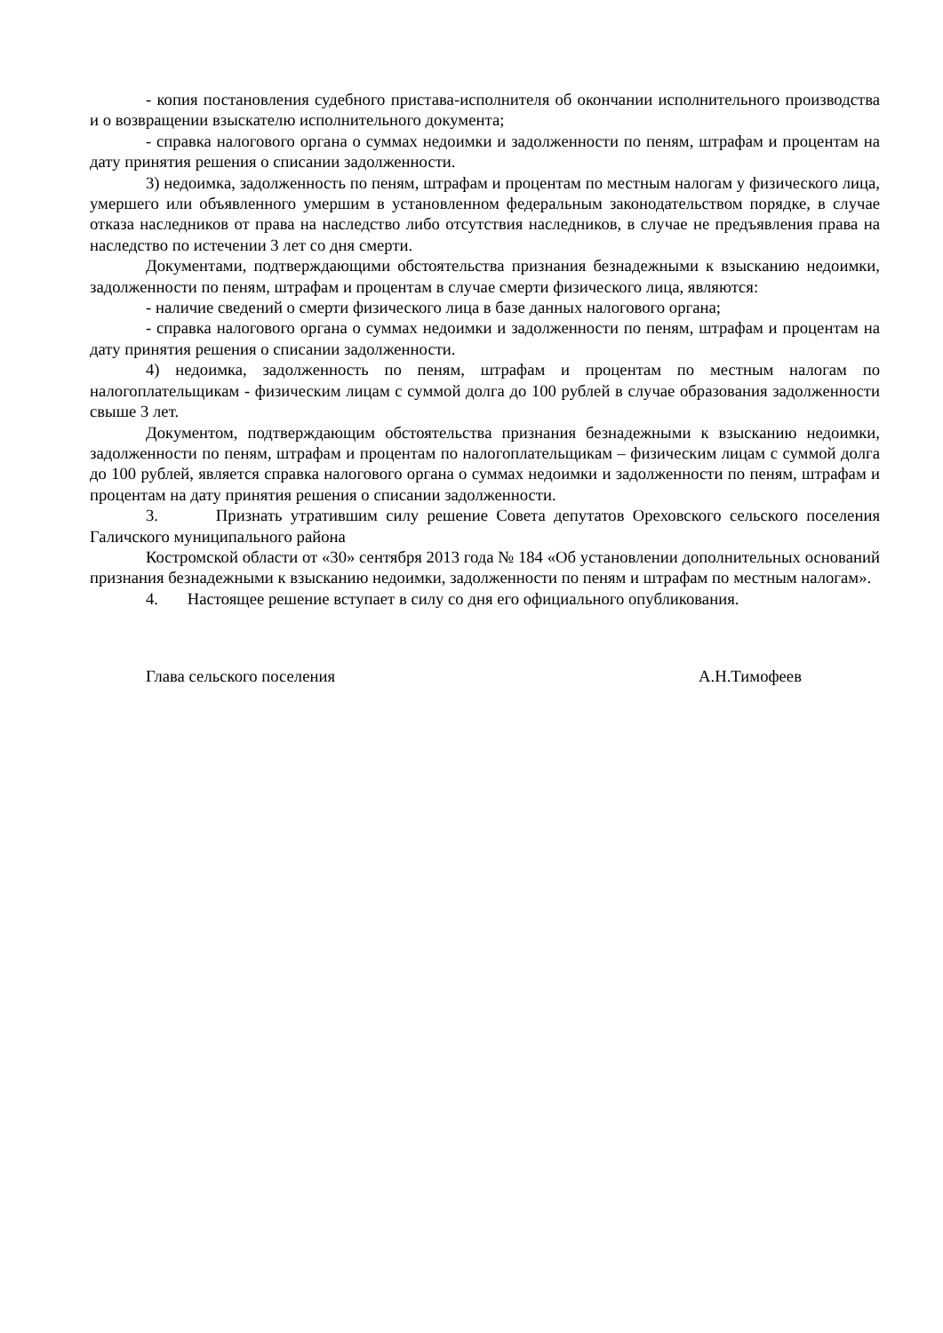- копия постановления судебного пристава-исполнителя об окончании исполнительного производства и о возвращении взыскателю исполнительного документа;
- справка налогового органа о суммах недоимки и задолженности по пеням, штрафам и процентам на дату принятия решения о списании задолженности.
3) недоимка, задолженность по пеням, штрафам и процентам по местным налогам у физического лица, умершего или объявленного умершим в установленном федеральным законодательством порядке, в случае отказа наследников от права на наследство либо отсутствия наследников, в случае не предъявления права на наследство по истечении 3 лет со дня смерти.
Документами, подтверждающими обстоятельства признания безнадежными к взысканию недоимки, задолженности по пеням, штрафам и процентам в случае смерти физического лица, являются:
- наличие сведений о смерти физического лица в базе данных налогового органа;
- справка налогового органа о суммах недоимки и задолженности по пеням, штрафам и процентам на дату принятия решения о списании задолженности.
4) недоимка, задолженность по пеням, штрафам и процентам по местным налогам по налогоплательщикам - физическим лицам с суммой долга до 100 рублей в случае образования задолженности свыше 3 лет.
Документом, подтверждающим обстоятельства признания безнадежными к взысканию недоимки, задолженности по пеням, штрафам и процентам по налогоплательщикам – физическим лицам с суммой долга до 100 рублей, является справка налогового органа о суммах недоимки и задолженности по пеням, штрафам и процентам на дату принятия решения о списании задолженности.
3. Признать утратившим силу решение Совета депутатов Ореховского сельского поселения Галичского муниципального района
Костромской области от «30» сентября 2013 года № 184 «Об установлении дополнительных оснований признания безнадежными к взысканию недоимки, задолженности по пеням и штрафам по местным налогам».
4. Настоящее решение вступает в силу со дня его официального опубликования.
Глава сельского поселения А.Н.Тимофеев